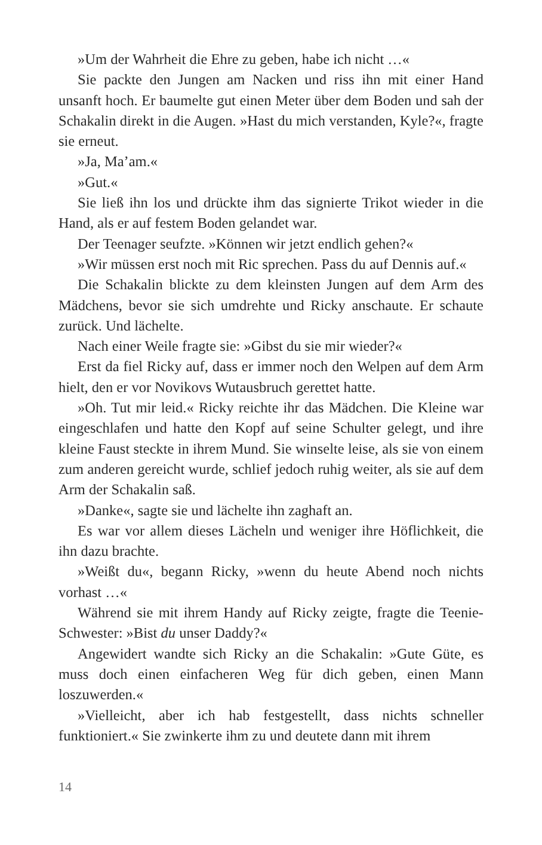»Um der Wahrheit die Ehre zu geben, habe ich nicht …«
Sie packte den Jungen am Nacken und riss ihn mit einer Hand unsanft hoch. Er baumelte gut einen Meter über dem Boden und sah der Schakalin direkt in die Augen. »Hast du mich verstanden, Kyle?«, fragte sie erneut.
»Ja, Ma’am.«
»Gut.«
Sie ließ ihn los und drückte ihm das signierte Trikot wieder in die Hand, als er auf festem Boden gelandet war.
Der Teenager seufzte. »Können wir jetzt endlich gehen?«
»Wir müssen erst noch mit Ric sprechen. Pass du auf Dennis auf.«
Die Schakalin blickte zu dem kleinsten Jungen auf dem Arm des Mädchens, bevor sie sich umdrehte und Ricky anschaute. Er schaute zurück. Und lächelte.
Nach einer Weile fragte sie: »Gibst du sie mir wieder?«
Erst da fiel Ricky auf, dass er immer noch den Welpen auf dem Arm hielt, den er vor Novikovs Wutausbruch gerettet hatte.
»Oh. Tut mir leid.« Ricky reichte ihr das Mädchen. Die Kleine war eingeschlafen und hatte den Kopf auf seine Schulter gelegt, und ihre kleine Faust steckte in ihrem Mund. Sie winselte leise, als sie von einem zum anderen gereicht wurde, schlief jedoch ruhig weiter, als sie auf dem Arm der Schakalin saß.
»Danke«, sagte sie und lächelte ihn zaghaft an.
Es war vor allem dieses Lächeln und weniger ihre Höflichkeit, die ihn dazu brachte.
»Weißt du«, begann Ricky, »wenn du heute Abend noch nichts vorhast …«
Während sie mit ihrem Handy auf Ricky zeigte, fragte die Teenie-Schwester: »Bist du unser Daddy?«
Angewidert wandte sich Ricky an die Schakalin: »Gute Güte, es muss doch einen einfacheren Weg für dich geben, einen Mann loszuwerden.«
»Vielleicht, aber ich hab festgestellt, dass nichts schneller funktioniert.« Sie zwinkerte ihm zu und deutete dann mit ihrem
14